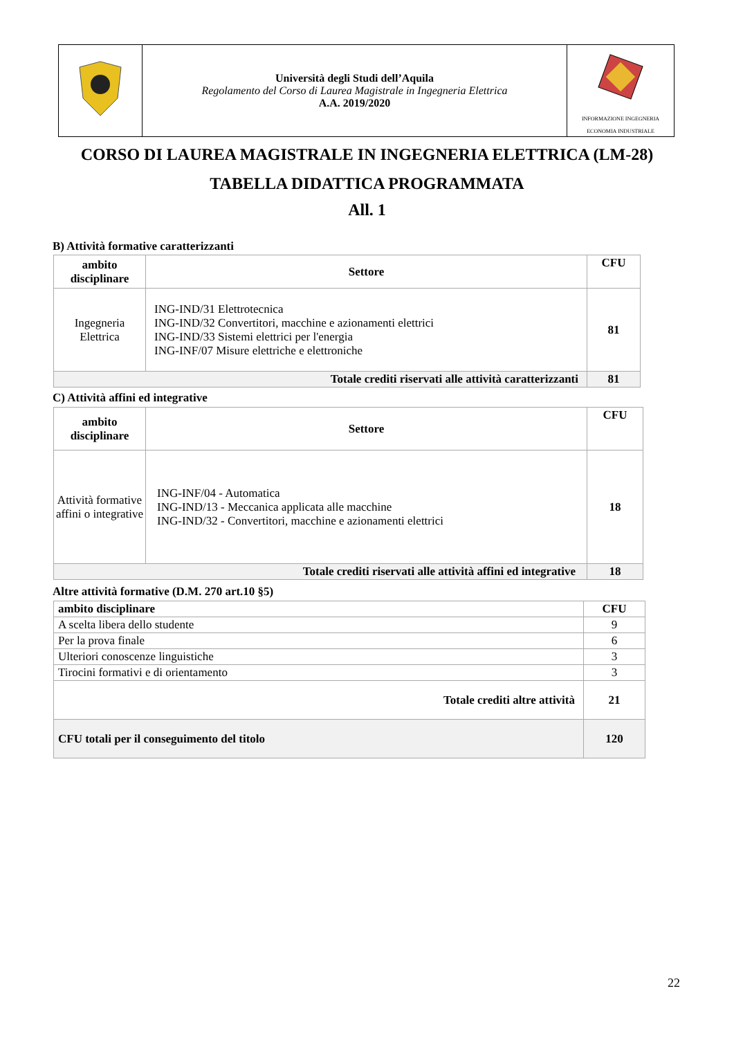| | Università degli Studi dell’Aquila Regolamento del Corso di Laurea Magistrale in Ingegneria Elettrica A.A. 2019/2020 | INFORMAZIONE INGEGNERIA ECONOMIA INDUSTRIALE |
CORSO DI LAUREA MAGISTRALE IN INGEGNERIA ELETTRICA (LM-28)
TABELLA DIDATTICA PROGRAMMATA
All. 1
B) Attività formative caratterizzanti
| ambito disciplinare | Settore | CFU |
| --- | --- | --- |
| Ingegneria Elettrica | ING-IND/31 Elettrotecnica ING-IND/32 Convertitori, macchine e azionamenti elettrici ING-IND/33 Sistemi elettrici per l'energia ING-INF/07 Misure elettriche e elettroniche | 81 |
| Totale crediti riservati alle attività caratterizzanti | | 81 |
C) Attività affini ed integrative
| ambito disciplinare | Settore | CFU |
| --- | --- | --- |
| Attività formative affini o integrative | ING-INF/04 - Automatica ING-IND/13 - Meccanica applicata alle macchine ING-IND/32 - Convertitori, macchine e azionamenti elettrici | 18 |
| Totale crediti riservati alle attività affini ed integrative | | 18 |
Altre attività formative (D.M. 270 art.10 §5)
| ambito disciplinare | CFU |
| --- | --- |
| A scelta libera dello studente | 9 |
| Per la prova finale | 6 |
| Ulteriori conoscenze linguistiche | 3 |
| Tirocini formativi e di orientamento | 3 |
| Totale crediti altre attività | 21 |
| CFU totali per il conseguimento del titolo | 120 |
22